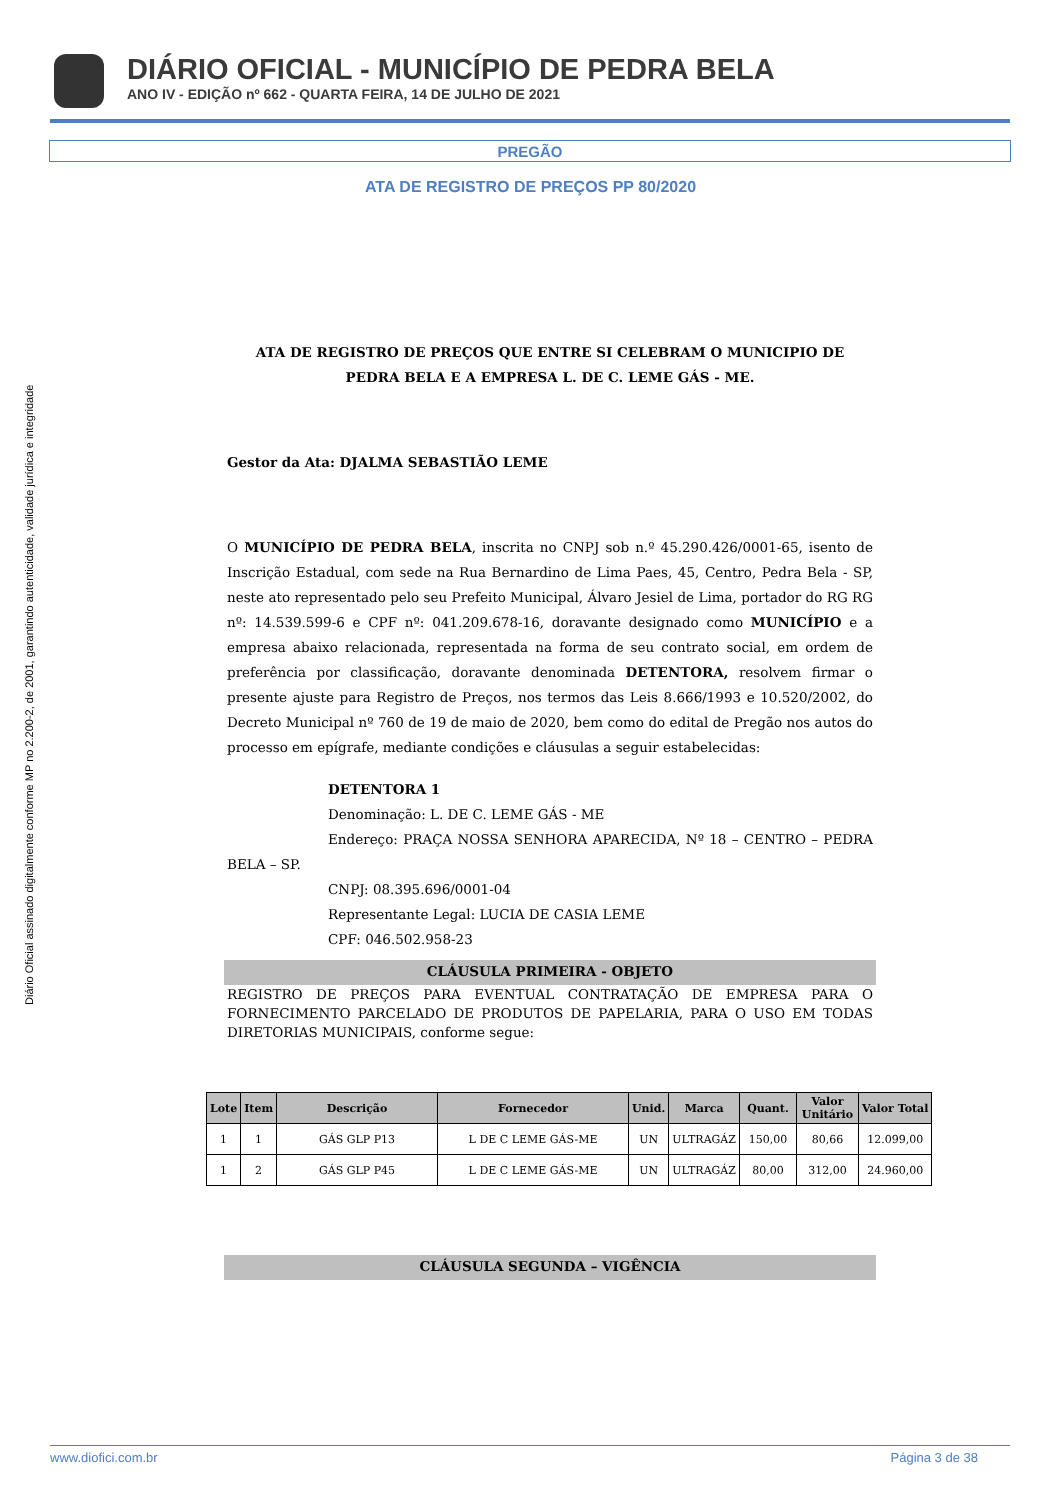DIÁRIO OFICIAL - MUNICÍPIO DE PEDRA BELA
ANO IV - EDIÇÃO nº 662 - QUARTA FEIRA, 14 DE JULHO DE 2021
PREGÃO
ATA DE REGISTRO DE PREÇOS PP 80/2020
Diário Oficial assinado digitalmente conforme MP no 2.200-2, de 2001, garantindo autenticidade, validade jurídica e integridade
ATA DE REGISTRO DE PREÇOS QUE ENTRE SI CELEBRAM O MUNICIPIO DE PEDRA BELA E A EMPRESA L. DE C. LEME GÁS - ME.
Gestor da Ata: DJALMA SEBASTIÃO LEME
O MUNICÍPIO DE PEDRA BELA, inscrita no CNPJ sob n.º 45.290.426/0001-65, isento de Inscrição Estadual, com sede na Rua Bernardino de Lima Paes, 45, Centro, Pedra Bela - SP, neste ato representado pelo seu Prefeito Municipal, Álvaro Jesiel de Lima, portador do RG RG nº: 14.539.599-6 e CPF nº: 041.209.678-16, doravante designado como MUNICÍPIO e a empresa abaixo relacionada, representada na forma de seu contrato social, em ordem de preferência por classificação, doravante denominada DETENTORA, resolvem firmar o presente ajuste para Registro de Preços, nos termos das Leis 8.666/1993 e 10.520/2002, do Decreto Municipal nº 760 de 19 de maio de 2020, bem como do edital de Pregão nos autos do processo em epígrafe, mediante condições e cláusulas a seguir estabelecidas:
DETENTORA 1
Denominação: L. DE C. LEME GÁS - ME
Endereço: PRAÇA NOSSA SENHORA APARECIDA, Nº 18 – CENTRO – PEDRA BELA – SP.
CNPJ: 08.395.696/0001-04
Representante Legal: LUCIA DE CASIA LEME
CPF: 046.502.958-23
CLÁUSULA PRIMEIRA - OBJETO
REGISTRO DE PREÇOS PARA EVENTUAL CONTRATAÇÃO DE EMPRESA PARA O FORNECIMENTO PARCELADO DE PRODUTOS DE PAPELARIA, PARA O USO EM TODAS DIRETORIAS MUNICIPAIS, conforme segue:
| Lote | Item | Descrição | Fornecedor | Unid. | Marca | Quant. | Valor Unitário | Valor Total |
| --- | --- | --- | --- | --- | --- | --- | --- | --- |
| 1 | 1 | GÁS GLP P13 | L DE C LEME GÁS-ME | UN | ULTRAGÁZ | 150,00 | 80,66 | 12.099,00 |
| 1 | 2 | GÁS GLP P45 | L DE C LEME GÁS-ME | UN | ULTRAGÁZ | 80,00 | 312,00 | 24.960,00 |
CLÁUSULA SEGUNDA – VIGÊNCIA
www.diofici.com.br Página 3 de 38